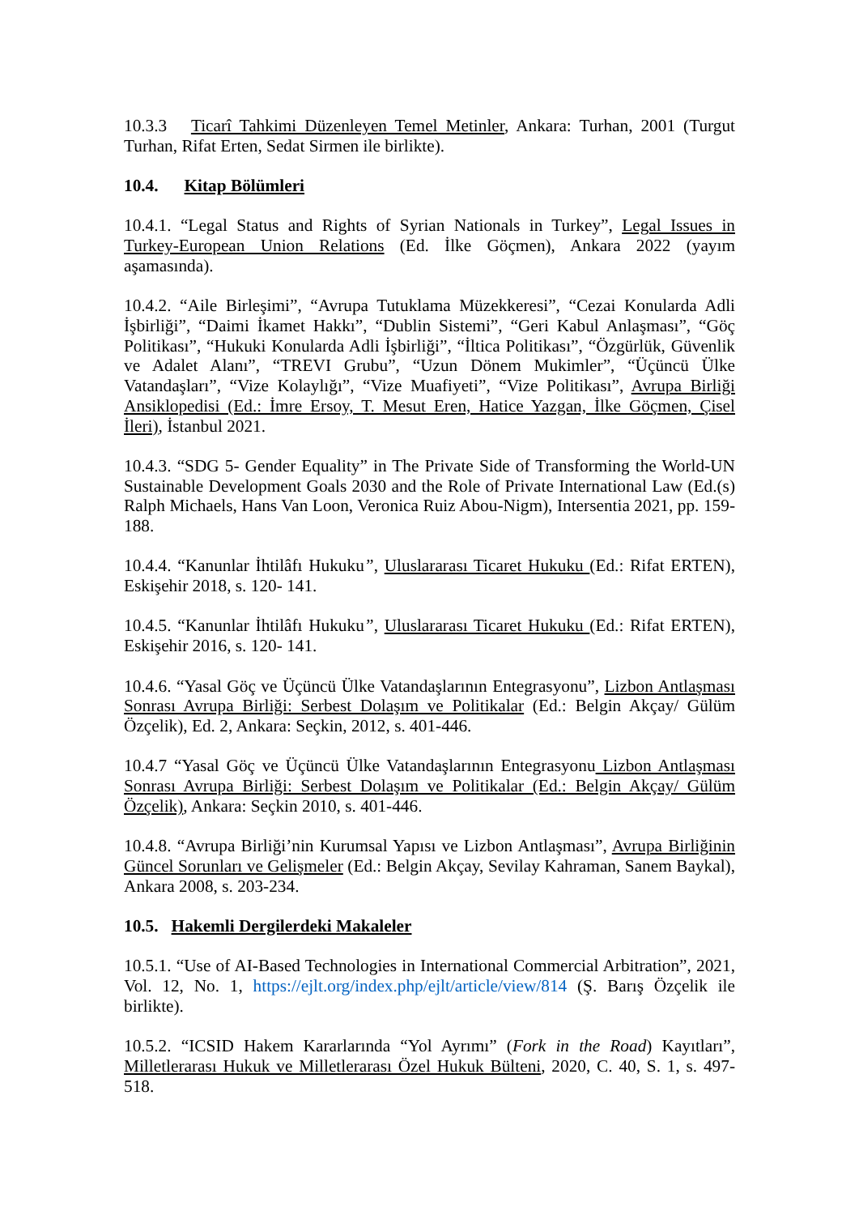10.3.3 Ticarî Tahkimi Düzenleyen Temel Metinler, Ankara: Turhan, 2001 (Turgut Turhan, Rifat Erten, Sedat Sirmen ile birlikte).
10.4. Kitap Bölümleri
10.4.1. “Legal Status and Rights of Syrian Nationals in Turkey”, Legal Issues in Turkey-European Union Relations (Ed. İlke Göçmen), Ankara 2022 (yayım aşamasında).
10.4.2. “Aile Birleşimi”, “Avrupa Tutuklama Müzekkeresi”, “Cezai Konularda Adli İşbirliği”, “Daimi İkamet Hakkı”, “Dublin Sistemi”, “Geri Kabul Anlaşması”, “Göç Politikası”, “Hukuki Konularda Adli İşbirliği”, “İltica Politikası”, “Özgürlük, Güvenlik ve Adalet Alanı”, “TREVI Grubu”, “Uzun Dönem Mukimler”, “Üçüncü Ülke Vatandaşları”, “Vize Kolaylığı”, “Vize Muafiyeti”, “Vize Politikası”, Avrupa Birliği Ansiklopedisi (Ed.: İmre Ersoy, T. Mesut Eren, Hatice Yazgan, İlke Göçmen, Çisel İleri), İstanbul 2021.
10.4.3. “SDG 5- Gender Equality” in The Private Side of Transforming the World-UN Sustainable Development Goals 2030 and the Role of Private International Law (Ed.(s) Ralph Michaels, Hans Van Loon, Veronica Ruiz Abou-Nigm), Intersentia 2021, pp. 159-188.
10.4.4. “Kanunlar İhtilâfı Hukuku”, Uluslararası Ticaret Hukuku (Ed.: Rifat ERTEN), Eskişehir 2018, s. 120- 141.
10.4.5. “Kanunlar İhtilâfı Hukuku”, Uluslararası Ticaret Hukuku (Ed.: Rifat ERTEN), Eskişehir 2016, s. 120- 141.
10.4.6. “Yasal Göç ve Üçüncü Ülke Vatandaşlarının Entegrasyonu”, Lizbon Antlaşması Sonrası Avrupa Birliği: Serbest Dolaşım ve Politikalar (Ed.: Belgin Akçay/ Gülüm Özçelik), Ed. 2, Ankara: Seçkin, 2012, s. 401-446.
10.4.7 “Yasal Göç ve Üçüncü Ülke Vatandaşlarının Entegrasyonu Lizbon Antlaşması Sonrası Avrupa Birliği: Serbest Dolaşım ve Politikalar (Ed.: Belgin Akçay/ Gülüm Özçelik), Ankara: Seçkin 2010, s. 401-446.
10.4.8. “Avrupa Birliği’nin Kurumsal Yapısı ve Lizbon Antlaşması”, Avrupa Birliğinin Güncel Sorunları ve Gelişmeler (Ed.: Belgin Akçay, Sevilay Kahraman, Sanem Baykal), Ankara 2008, s. 203-234.
10.5. Hakemli Dergilerdeki Makaleler
10.5.1. “Use of AI-Based Technologies in International Commercial Arbitration”, 2021, Vol. 12, No. 1, https://ejlt.org/index.php/ejlt/article/view/814 (Ş. Barış Özçelik ile birlikte).
10.5.2. “ICSID Hakem Kararlarında “Yol Ayrımı” (Fork in the Road) Kayıtları”, Milletlerarası Hukuk ve Milletlerarası Özel Hukuk Bülteni, 2020, C. 40, S. 1, s. 497-518.